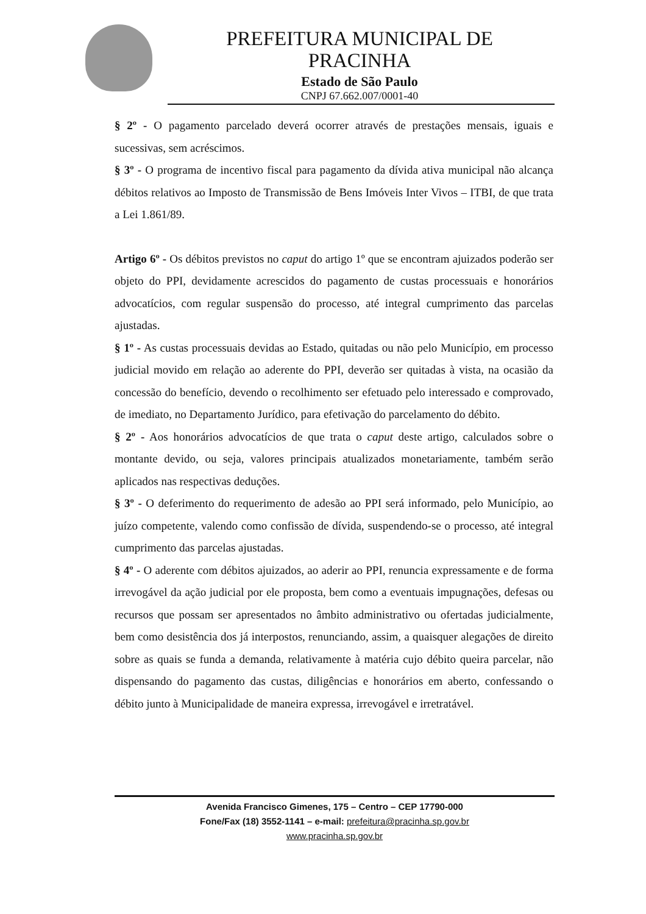PREFEITURA MUNICIPAL DE
PRACINHA
Estado de São Paulo
CNPJ 67.662.007/0001-40
§ 2º - O pagamento parcelado deverá ocorrer através de prestações mensais, iguais e sucessivas, sem acréscimos.
§ 3º - O programa de incentivo fiscal para pagamento da dívida ativa municipal não alcança débitos relativos ao Imposto de Transmissão de Bens Imóveis Inter Vivos – ITBI, de que trata a Lei 1.861/89.
Artigo 6º - Os débitos previstos no caput do artigo 1º que se encontram ajuizados poderão ser objeto do PPI, devidamente acrescidos do pagamento de custas processuais e honorários advocatícios, com regular suspensão do processo, até integral cumprimento das parcelas ajustadas.
§ 1º - As custas processuais devidas ao Estado, quitadas ou não pelo Município, em processo judicial movido em relação ao aderente do PPI, deverão ser quitadas à vista, na ocasião da concessão do benefício, devendo o recolhimento ser efetuado pelo interessado e comprovado, de imediato, no Departamento Jurídico, para efetivação do parcelamento do débito.
§ 2º - Aos honorários advocatícios de que trata o caput deste artigo, calculados sobre o montante devido, ou seja, valores principais atualizados monetariamente, também serão aplicados nas respectivas deduções.
§ 3º - O deferimento do requerimento de adesão ao PPI será informado, pelo Município, ao juízo competente, valendo como confissão de dívida, suspendendo-se o processo, até integral cumprimento das parcelas ajustadas.
§ 4º - O aderente com débitos ajuizados, ao aderir ao PPI, renuncia expressamente e de forma irrevogável da ação judicial por ele proposta, bem como a eventuais impugnações, defesas ou recursos que possam ser apresentados no âmbito administrativo ou ofertadas judicialmente, bem como desistência dos já interpostos, renunciando, assim, a quaisquer alegações de direito sobre as quais se funda a demanda, relativamente à matéria cujo débito queira parcelar, não dispensando do pagamento das custas, diligências e honorários em aberto, confessando o débito junto à Municipalidade de maneira expressa, irrevogável e irretratável.
Avenida Francisco Gimenes, 175 – Centro – CEP 17790-000
Fone/Fax (18) 3552-1141 – e-mail: prefeitura@pracinha.sp.gov.br
www.pracinha.sp.gov.br